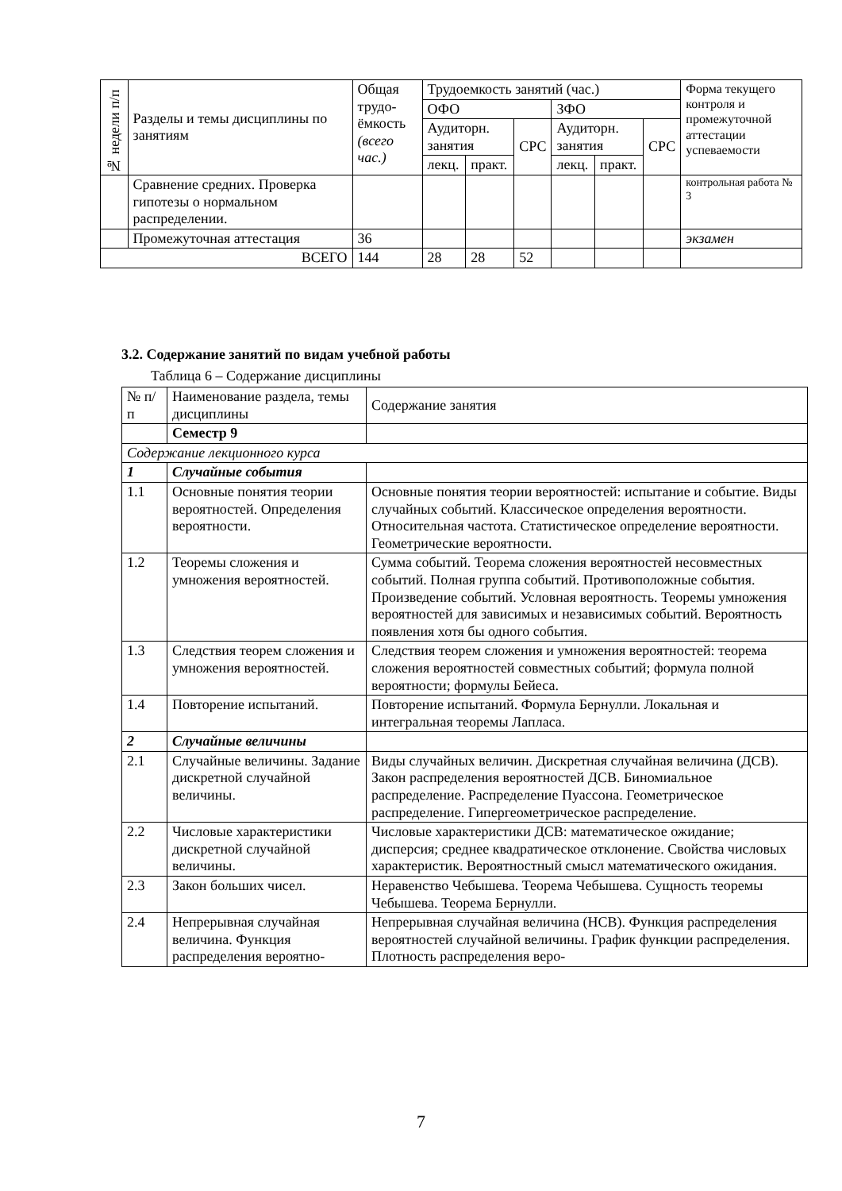| № недели п/п | Разделы и темы дисциплины по занятиям | Общая трудо-ёмкость (всего час.) | Трудоемкость занятий (час.) | | | | | | Форма текущего контроля и промежуточной аттестации успеваемости |
| --- | --- | --- | --- | --- | --- | --- | --- | --- | --- |
| | | | ОФО | | | ЗФО | | | |
| | | | Аудиторн. занятия | | СРС | Аудиторн. занятия | | СРС | |
| | | | лекц. | практ. | | лекц. | практ. | | |
| | Сравнение средних. Проверка гипотезы о нормальном распределении. | | | | | | | | контрольная работа № 3 |
| | Промежуточная аттестация | 36 | | | | | | | экзамен |
| ВСЕГО | | 144 | 28 | 28 | 52 | | | | |
3.2. Содержание занятий по видам учебной работы
Таблица 6 – Содержание дисциплины
| № п/п | Наименование раздела, темы дисциплины | Содержание занятия |
| --- | --- | --- |
| | Семестр 9 | |
| Содержание лекционного курса | | |
| 1 | Случайные события | |
| 1.1 | Основные понятия теории вероятностей. Определения вероятности. | Основные понятия теории вероятностей: испытание и событие. Виды случайных событий. Классическое определения вероятности. Относительная частота. Статистическое определение вероятности. Геометрические вероятности. |
| 1.2 | Теоремы сложения и умножения вероятностей. | Сумма событий. Теорема сложения вероятностей несовместных событий. Полная группа событий. Противоположные события. Произведение событий. Условная вероятность. Теоремы умножения вероятностей для зависимых и независимых событий. Вероятность появления хотя бы одного события. |
| 1.3 | Следствия теорем сложения и умножения вероятностей. | Следствия теорем сложения и умножения вероятностей: теорема сложения вероятностей совместных событий; формула полной вероятности; формулы Бейеса. |
| 1.4 | Повторение испытаний. | Повторение испытаний. Формула Бернулли. Локальная и интегральная теоремы Лапласа. |
| 2 | Случайные величины | |
| 2.1 | Случайные величины. Задание дискретной случайной величины. | Виды случайных величин. Дискретная случайная величина (ДСВ). Закон распределения вероятностей ДСВ. Биномиальное распределение. Распределение Пуассона. Геометрическое распределение. Гипергеометрическое распределение. |
| 2.2 | Числовые характеристики дискретной случайной величины. | Числовые характеристики ДСВ: математическое ожидание; дисперсия; среднее квадратическое отклонение. Свойства числовых характеристик. Вероятностный смысл математического ожидания. |
| 2.3 | Закон больших чисел. | Неравенство Чебышева. Теорема Чебышева. Сущность теоремы Чебышева. Теорема Бернулли. |
| 2.4 | Непрерывная случайная величина. Функция распределения вероятно- | Непрерывная случайная величина (НСВ). Функция распределения вероятностей случайной величины. График функции распределения. Плотность распределения веро- |
7